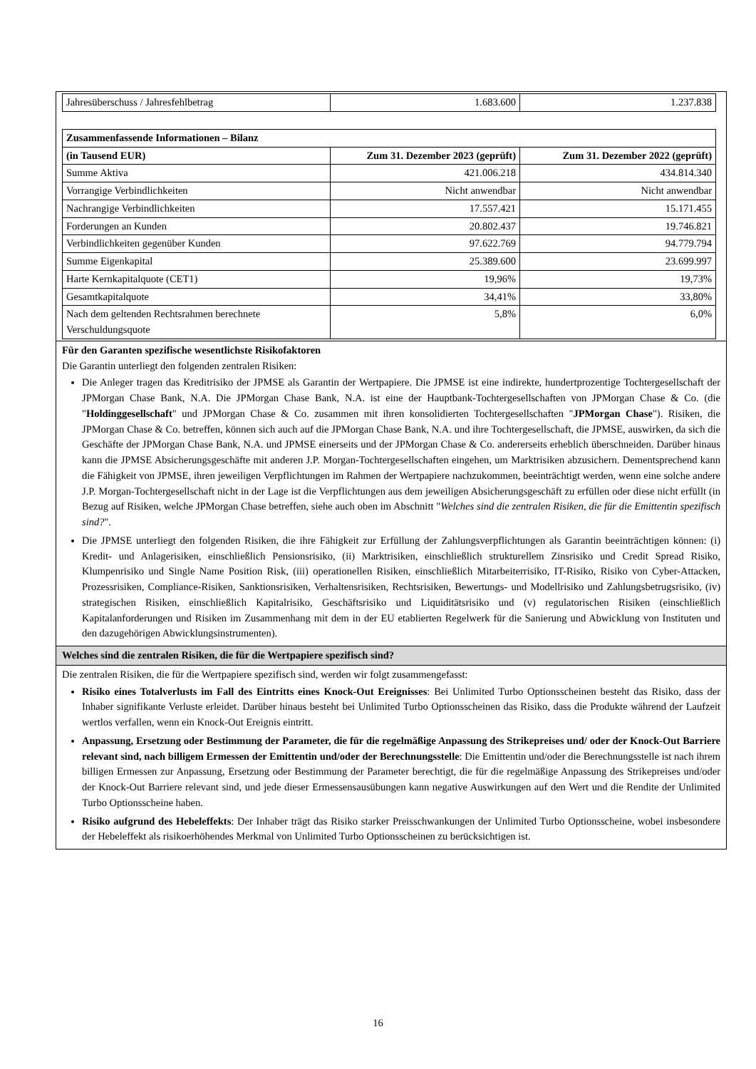| Jahresüberschuss / Jahresfehlbetrag | 1.683.600 | 1.237.838 |
| Zusammenfassende Informationen – Bilanz | | |
| --- | --- | --- |
| (in Tausend EUR) | Zum 31. Dezember 2023 (geprüft) | Zum 31. Dezember 2022 (geprüft) |
| Summe Aktiva | 421.006.218 | 434.814.340 |
| Vorrangige Verbindlichkeiten | Nicht anwendbar | Nicht anwendbar |
| Nachrangige Verbindlichkeiten | 17.557.421 | 15.171.455 |
| Forderungen an Kunden | 20.802.437 | 19.746.821 |
| Verbindlichkeiten gegenüber Kunden | 97.622.769 | 94.779.794 |
| Summe Eigenkapital | 25.389.600 | 23.699.997 |
| Harte Kernkapitalquote (CET1) | 19,96% | 19,73% |
| Gesamtkapitalquote | 34,41% | 33,80% |
| Nach dem geltenden Rechtsrahmen berechnete Verschuldungsquote | 5,8% | 6,0% |
Für den Garanten spezifische wesentlichste Risikofaktoren
Die Garantin unterliegt den folgenden zentralen Risiken:
Die Anleger tragen das Kreditrisiko der JPMSE als Garantin der Wertpapiere. Die JPMSE ist eine indirekte, hundertprozentige Tochtergesellschaft der JPMorgan Chase Bank, N.A. Die JPMorgan Chase Bank, N.A. ist eine der Hauptbank-Tochtergesellschaften von JPMorgan Chase & Co. (die "Holdinggesellschaft" und JPMorgan Chase & Co. zusammen mit ihren konsolidierten Tochtergesellschaften "JPMorgan Chase"). Risiken, die JPMorgan Chase & Co. betreffen, können sich auch auf die JPMorgan Chase Bank, N.A. und ihre Tochtergesellschaft, die JPMSE, auswirken, da sich die Geschäfte der JPMorgan Chase Bank, N.A. und JPMSE einerseits und der JPMorgan Chase & Co. andererseits erheblich überschneiden. Darüber hinaus kann die JPMSE Absicherungsgeschäfte mit anderen J.P. Morgan-Tochtergesellschaften eingehen, um Marktrisiken abzusichern. Dementsprechend kann die Fähigkeit von JPMSE, ihren jeweiligen Verpflichtungen im Rahmen der Wertpapiere nachzukommen, beeinträchtigt werden, wenn eine solche andere J.P. Morgan-Tochtergesellschaft nicht in der Lage ist die Verpflichtungen aus dem jeweiligen Absicherungsgeschäft zu erfüllen oder diese nicht erfüllt (in Bezug auf Risiken, welche JPMorgan Chase betreffen, siehe auch oben im Abschnitt "Welches sind die zentralen Risiken, die für die Emittentin spezifisch sind?".
Die JPMSE unterliegt den folgenden Risiken, die ihre Fähigkeit zur Erfüllung der Zahlungsverpflichtungen als Garantin beeinträchtigen können: (i) Kredit- und Anlagerisiken, einschließlich Pensionsrisiko, (ii) Marktrisiken, einschließlich strukturellem Zinsrisiko und Credit Spread Risiko, Klumpenrisiko und Single Name Position Risk, (iii) operationellen Risiken, einschließlich Mitarbeiterrisiko, IT-Risiko, Risiko von Cyber-Attacken, Prozessrisiken, Compliance-Risiken, Sanktionsrisiken, Verhaltensrisiken, Rechtsrisiken, Bewertungs- und Modellrisiko und Zahlungsbetrugsrisiko, (iv) strategischen Risiken, einschließlich Kapitalrisiko, Geschäftsrisiko und Liquiditätsrisiko und (v) regulatorischen Risiken (einschließlich Kapitalanforderungen und Risiken im Zusammenhang mit dem in der EU etablierten Regelwerk für die Sanierung und Abwicklung von Instituten und den dazugehörigen Abwicklungsinstrumenten).
Welches sind die zentralen Risiken, die für die Wertpapiere spezifisch sind?
Die zentralen Risiken, die für die Wertpapiere spezifisch sind, werden wir folgt zusammengefasst:
Risiko eines Totalverlusts im Fall des Eintritts eines Knock-Out Ereignisses: Bei Unlimited Turbo Optionsscheinen besteht das Risiko, dass der Inhaber signifikante Verluste erleidet. Darüber hinaus besteht bei Unlimited Turbo Optionsscheinen das Risiko, dass die Produkte während der Laufzeit wertlos verfallen, wenn ein Knock-Out Ereignis eintritt.
Anpassung, Ersetzung oder Bestimmung der Parameter, die für die regelmäßige Anpassung des Strikepreises und/ oder der Knock-Out Barriere relevant sind, nach billigem Ermessen der Emittentin und/oder der Berechnungsstelle: Die Emittentin und/oder die Berechnungsstelle ist nach ihrem billigen Ermessen zur Anpassung, Ersetzung oder Bestimmung der Parameter berechtigt, die für die regelmäßige Anpassung des Strikepreises und/oder der Knock-Out Barriere relevant sind, und jede dieser Ermessensausübungen kann negative Auswirkungen auf den Wert und die Rendite der Unlimited Turbo Optionsscheine haben.
Risiko aufgrund des Hebeleffekts: Der Inhaber trägt das Risiko starker Preisschwankungen der Unlimited Turbo Optionsscheine, wobei insbesondere der Hebeleffekt als risikoerhöhendes Merkmal von Unlimited Turbo Optionsscheinen zu berücksichtigen ist.
16